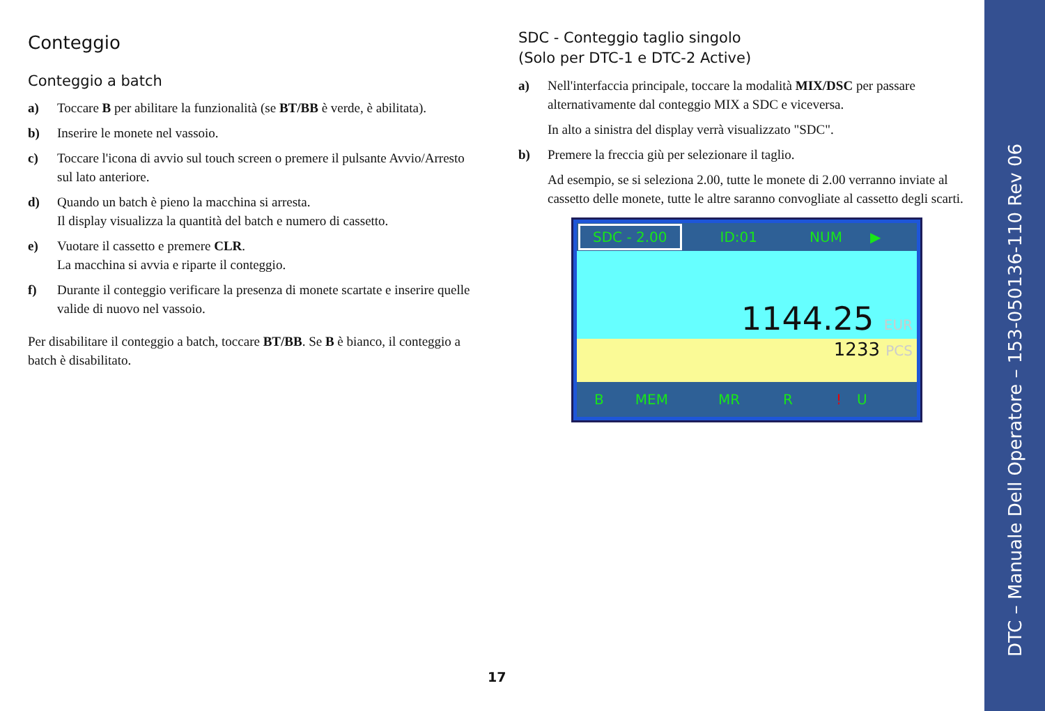Conteggio
Conteggio a batch
a) Toccare B per abilitare la funzionalità (se BT/BB è verde, è abilitata).
b) Inserire le monete nel vassoio.
c) Toccare l'icona di avvio sul touch screen o premere il pulsante Avvio/Arresto sul lato anteriore.
d) Quando un batch è pieno la macchina si arresta.
Il display visualizza la quantità del batch e numero di cassetto.
e) Vuotare il cassetto e premere CLR.
La macchina si avvia e riparte il conteggio.
f) Durante il conteggio verificare la presenza di monete scartate e inserire quelle valide di nuovo nel vassoio.
Per disabilitare il conteggio a batch, toccare BT/BB. Se B è bianco, il conteggio a batch è disabilitato.
SDC - Conteggio taglio singolo
(Solo per DTC-1 e DTC-2 Active)
a) Nell'interfaccia principale, toccare la modalità MIX/DSC per passare alternativamente dal conteggio MIX a SDC e viceversa.
In alto a sinistra del display verrà visualizzato "SDC".
b) Premere la freccia giù per selezionare il taglio.
Ad esempio, se si seleziona 2.00, tutte le monete di 2.00 verranno inviate al cassetto delle monete, tutte le altre saranno convogliate al cassetto degli scarti.
SDC - 2.00 ID:01 NUM ▶
1144.25 EUR
1233 PCS
B MEM MR R! U
17
DTC – Manuale Dell Operatore – 153-050136-110 Rev 06